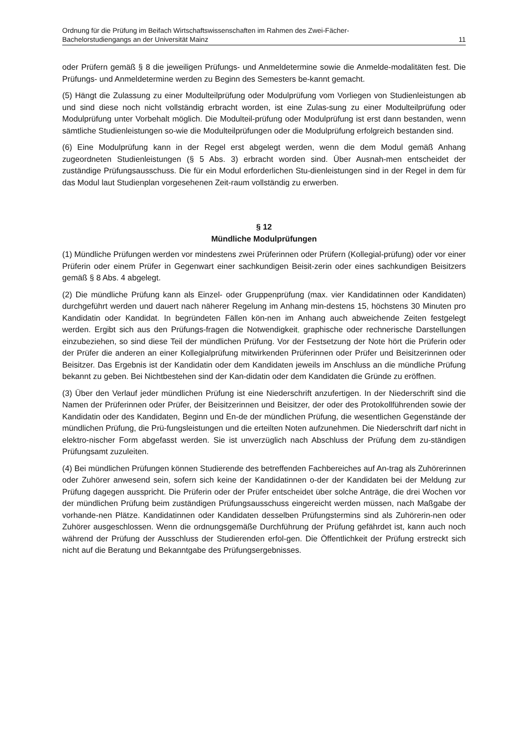Ordnung für die Prüfung im Beifach Wirtschaftswissenschaften im Rahmen des Zwei-Fächer-
Bachelorstudiengangs an der Universität Mainz 11
oder Prüfern gemäß § 8 die jeweiligen Prüfungs- und Anmeldetermine sowie die Anmelde-modalitäten fest. Die Prüfungs- und Anmeldetermine werden zu Beginn des Semesters be-kannt gemacht.
(5) Hängt die Zulassung zu einer Modulteilprüfung oder Modulprüfung vom Vorliegen von Studienleistungen ab und sind diese noch nicht vollständig erbracht worden, ist eine Zulas-sung zu einer Modulteilprüfung oder Modulprüfung unter Vorbehalt möglich. Die Modulteil-prüfung oder Modulprüfung ist erst dann bestanden, wenn sämtliche Studienleistungen so-wie die Modulteilprüfungen oder die Modulprüfung erfolgreich bestanden sind.
(6) Eine Modulprüfung kann in der Regel erst abgelegt werden, wenn die dem Modul gemäß Anhang zugeordneten Studienleistungen (§ 5 Abs. 3) erbracht worden sind. Über Ausnah-men entscheidet der zuständige Prüfungsausschuss. Die für ein Modul erforderlichen Stu-dienleistungen sind in der Regel in dem für das Modul laut Studienplan vorgesehenen Zeit-raum vollständig zu erwerben.
§ 12
Mündliche Modulprüfungen
(1) Mündliche Prüfungen werden vor mindestens zwei Prüferinnen oder Prüfern (Kollegial-prüfung) oder vor einer Prüferin oder einem Prüfer in Gegenwart einer sachkundigen Beisit-zerin oder eines sachkundigen Beisitzers gemäß § 8 Abs. 4 abgelegt.
(2) Die mündliche Prüfung kann als Einzel- oder Gruppenprüfung (max. vier Kandidatinnen oder Kandidaten) durchgeführt werden und dauert nach näherer Regelung im Anhang min-destens 15, höchstens 30 Minuten pro Kandidatin oder Kandidat. In begründeten Fällen kön-nen im Anhang auch abweichende Zeiten festgelegt werden. Ergibt sich aus den Prüfungs-fragen die Notwendigkeit, graphische oder rechnerische Darstellungen einzubeziehen, so sind diese Teil der mündlichen Prüfung. Vor der Festsetzung der Note hört die Prüferin oder der Prüfer die anderen an einer Kollegialprüfung mitwirkenden Prüferinnen oder Prüfer und Beisitzerinnen oder Beisitzer. Das Ergebnis ist der Kandidatin oder dem Kandidaten jeweils im Anschluss an die mündliche Prüfung bekannt zu geben. Bei Nichtbestehen sind der Kan-didatin oder dem Kandidaten die Gründe zu eröffnen.
(3) Über den Verlauf jeder mündlichen Prüfung ist eine Niederschrift anzufertigen. In der Niederschrift sind die Namen der Prüferinnen oder Prüfer, der Beisitzerinnen und Beisitzer, der oder des Protokollführenden sowie der Kandidatin oder des Kandidaten, Beginn und En-de der mündlichen Prüfung, die wesentlichen Gegenstände der mündlichen Prüfung, die Prü-fungsleistungen und die erteilten Noten aufzunehmen. Die Niederschrift darf nicht in elektro-nischer Form abgefasst werden. Sie ist unverzüglich nach Abschluss der Prüfung dem zu-ständigen Prüfungsamt zuzuleiten.
(4) Bei mündlichen Prüfungen können Studierende des betreffenden Fachbereiches auf An-trag als Zuhörerinnen oder Zuhörer anwesend sein, sofern sich keine der Kandidatinnen o-der der Kandidaten bei der Meldung zur Prüfung dagegen ausspricht. Die Prüferin oder der Prüfer entscheidet über solche Anträge, die drei Wochen vor der mündlichen Prüfung beim zuständigen Prüfungsausschuss eingereicht werden müssen, nach Maßgabe der vorhande-nen Plätze. Kandidatinnen oder Kandidaten desselben Prüfungstermins sind als Zuhörerin-nen oder Zuhörer ausgeschlossen. Wenn die ordnungsgemäße Durchführung der Prüfung gefährdet ist, kann auch noch während der Prüfung der Ausschluss der Studierenden erfol-gen. Die Öffentlichkeit der Prüfung erstreckt sich nicht auf die Beratung und Bekanntgabe des Prüfungsergebnisses.